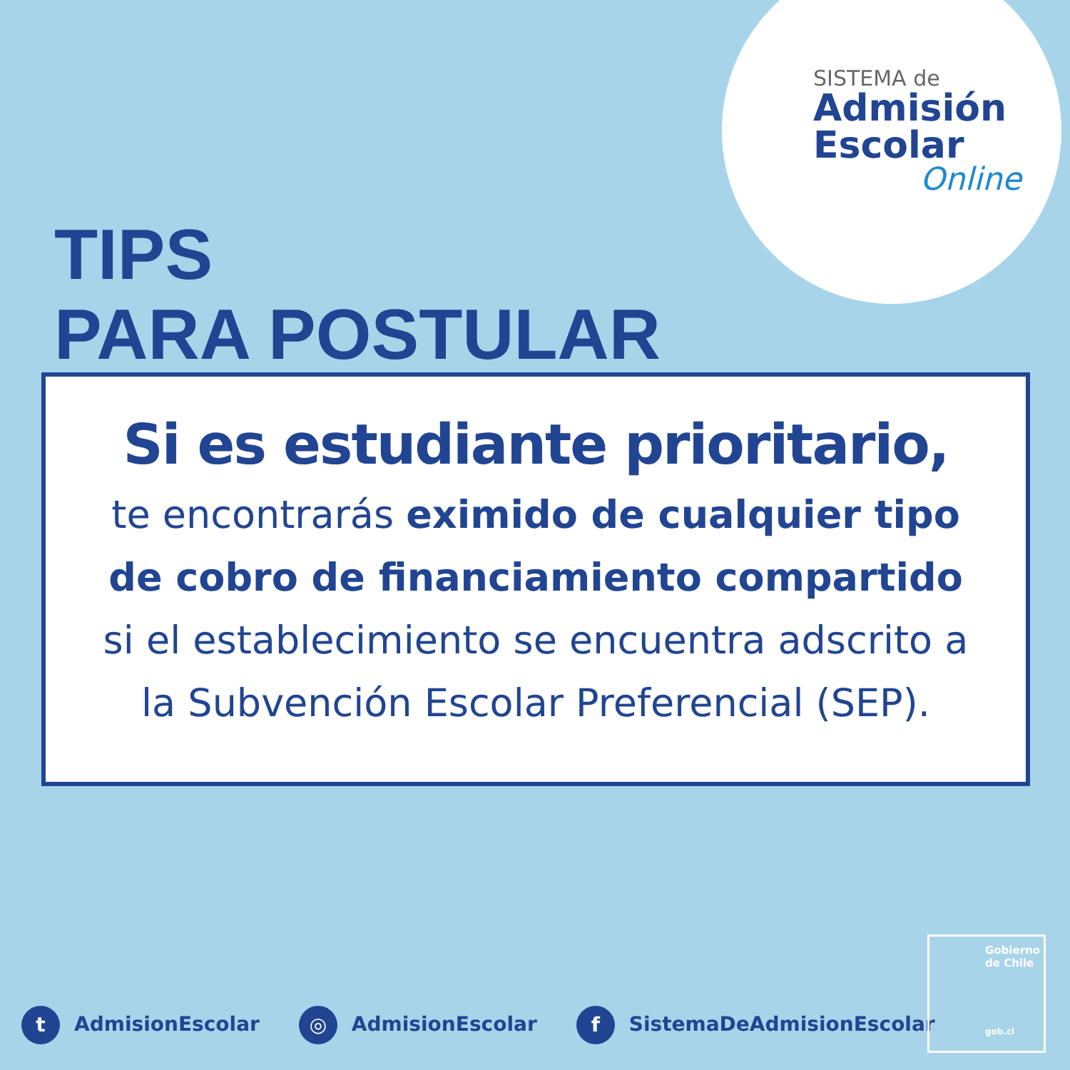SISTEMA de
Admisión
Escolar
Online
TIPS
PARA POSTULAR
Si es estudiante prioritario,
te encontrarás eximido de cualquier tipo de cobro de financiamiento compartido si el establecimiento se encuentra adscrito a la Subvención Escolar Preferencial (SEP).
t AdmisionEscolar ◎ AdmisionEscolar f SistemaDeAdmisionEscolar
Gobierno
de Chile
gob.cl